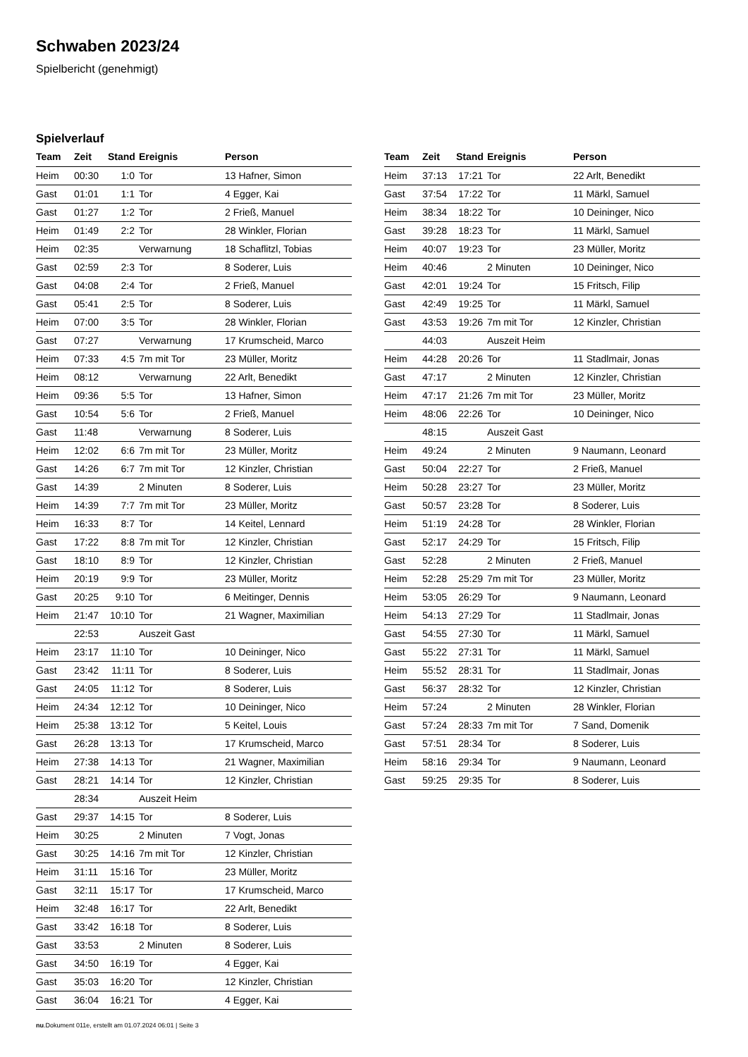Schwaben 2023/24
Spielbericht (genehmigt)
Spielverlauf
| Team | Zeit | Stand | Ereignis | Person |
| --- | --- | --- | --- | --- |
| Heim | 00:30 | 1:0 | Tor | 13 Hafner, Simon |
| Gast | 01:01 | 1:1 | Tor | 4 Egger, Kai |
| Gast | 01:27 | 1:2 | Tor | 2 Frieß, Manuel |
| Heim | 01:49 | 2:2 | Tor | 28 Winkler, Florian |
| Heim | 02:35 | | Verwarnung | 18 Schaflitzl, Tobias |
| Gast | 02:59 | 2:3 | Tor | 8 Soderer, Luis |
| Gast | 04:08 | 2:4 | Tor | 2 Frieß, Manuel |
| Gast | 05:41 | 2:5 | Tor | 8 Soderer, Luis |
| Heim | 07:00 | 3:5 | Tor | 28 Winkler, Florian |
| Gast | 07:27 | | Verwarnung | 17 Krumscheid, Marco |
| Heim | 07:33 | 4:5 | 7m mit Tor | 23 Müller, Moritz |
| Heim | 08:12 | | Verwarnung | 22 Arlt, Benedikt |
| Heim | 09:36 | 5:5 | Tor | 13 Hafner, Simon |
| Gast | 10:54 | 5:6 | Tor | 2 Frieß, Manuel |
| Gast | 11:48 | | Verwarnung | 8 Soderer, Luis |
| Heim | 12:02 | 6:6 | 7m mit Tor | 23 Müller, Moritz |
| Gast | 14:26 | 6:7 | 7m mit Tor | 12 Kinzler, Christian |
| Gast | 14:39 | | 2 Minuten | 8 Soderer, Luis |
| Heim | 14:39 | 7:7 | 7m mit Tor | 23 Müller, Moritz |
| Heim | 16:33 | 8:7 | Tor | 14 Keitel, Lennard |
| Gast | 17:22 | 8:8 | 7m mit Tor | 12 Kinzler, Christian |
| Gast | 18:10 | 8:9 | Tor | 12 Kinzler, Christian |
| Heim | 20:19 | 9:9 | Tor | 23 Müller, Moritz |
| Gast | 20:25 | 9:10 | Tor | 6 Meitinger, Dennis |
| Heim | 21:47 | 10:10 | Tor | 21 Wagner, Maximilian |
| | 22:53 | | Auszeit Gast | |
| Heim | 23:17 | 11:10 | Tor | 10 Deininger, Nico |
| Gast | 23:42 | 11:11 | Tor | 8 Soderer, Luis |
| Gast | 24:05 | 11:12 | Tor | 8 Soderer, Luis |
| Heim | 24:34 | 12:12 | Tor | 10 Deininger, Nico |
| Heim | 25:38 | 13:12 | Tor | 5 Keitel, Louis |
| Gast | 26:28 | 13:13 | Tor | 17 Krumscheid, Marco |
| Heim | 27:38 | 14:13 | Tor | 21 Wagner, Maximilian |
| Gast | 28:21 | 14:14 | Tor | 12 Kinzler, Christian |
| | 28:34 | | Auszeit Heim | |
| Gast | 29:37 | 14:15 | Tor | 8 Soderer, Luis |
| Heim | 30:25 | | 2 Minuten | 7 Vogt, Jonas |
| Gast | 30:25 | 14:16 | 7m mit Tor | 12 Kinzler, Christian |
| Heim | 31:11 | 15:16 | Tor | 23 Müller, Moritz |
| Gast | 32:11 | 15:17 | Tor | 17 Krumscheid, Marco |
| Heim | 32:48 | 16:17 | Tor | 22 Arlt, Benedikt |
| Gast | 33:42 | 16:18 | Tor | 8 Soderer, Luis |
| Gast | 33:53 | | 2 Minuten | 8 Soderer, Luis |
| Gast | 34:50 | 16:19 | Tor | 4 Egger, Kai |
| Gast | 35:03 | 16:20 | Tor | 12 Kinzler, Christian |
| Gast | 36:04 | 16:21 | Tor | 4 Egger, Kai |
| Team | Zeit | Stand | Ereignis | Person |
| --- | --- | --- | --- | --- |
| Heim | 37:13 | 17:21 | Tor | 22 Arlt, Benedikt |
| Gast | 37:54 | 17:22 | Tor | 11 Märkl, Samuel |
| Heim | 38:34 | 18:22 | Tor | 10 Deininger, Nico |
| Gast | 39:28 | 18:23 | Tor | 11 Märkl, Samuel |
| Heim | 40:07 | 19:23 | Tor | 23 Müller, Moritz |
| Heim | 40:46 | | 2 Minuten | 10 Deininger, Nico |
| Gast | 42:01 | 19:24 | Tor | 15 Fritsch, Filip |
| Gast | 42:49 | 19:25 | Tor | 11 Märkl, Samuel |
| Gast | 43:53 | 19:26 | 7m mit Tor | 12 Kinzler, Christian |
| | 44:03 | | Auszeit Heim | |
| Heim | 44:28 | 20:26 | Tor | 11 Stadlmair, Jonas |
| Gast | 47:17 | | 2 Minuten | 12 Kinzler, Christian |
| Heim | 47:17 | 21:26 | 7m mit Tor | 23 Müller, Moritz |
| Heim | 48:06 | 22:26 | Tor | 10 Deininger, Nico |
| | 48:15 | | Auszeit Gast | |
| Heim | 49:24 | | 2 Minuten | 9 Naumann, Leonard |
| Gast | 50:04 | 22:27 | Tor | 2 Frieß, Manuel |
| Heim | 50:28 | 23:27 | Tor | 23 Müller, Moritz |
| Gast | 50:57 | 23:28 | Tor | 8 Soderer, Luis |
| Heim | 51:19 | 24:28 | Tor | 28 Winkler, Florian |
| Gast | 52:17 | 24:29 | Tor | 15 Fritsch, Filip |
| Gast | 52:28 | | 2 Minuten | 2 Frieß, Manuel |
| Heim | 52:28 | 25:29 | 7m mit Tor | 23 Müller, Moritz |
| Heim | 53:05 | 26:29 | Tor | 9 Naumann, Leonard |
| Heim | 54:13 | 27:29 | Tor | 11 Stadlmair, Jonas |
| Gast | 54:55 | 27:30 | Tor | 11 Märkl, Samuel |
| Gast | 55:22 | 27:31 | Tor | 11 Märkl, Samuel |
| Heim | 55:52 | 28:31 | Tor | 11 Stadlmair, Jonas |
| Gast | 56:37 | 28:32 | Tor | 12 Kinzler, Christian |
| Heim | 57:24 | | 2 Minuten | 28 Winkler, Florian |
| Gast | 57:24 | 28:33 | 7m mit Tor | 7 Sand, Domenik |
| Gast | 57:51 | 28:34 | Tor | 8 Soderer, Luis |
| Heim | 58:16 | 29:34 | Tor | 9 Naumann, Leonard |
| Gast | 59:25 | 29:35 | Tor | 8 Soderer, Luis |
nu.Dokument 011e, erstellt am 01.07.2024 06:01 | Seite 3